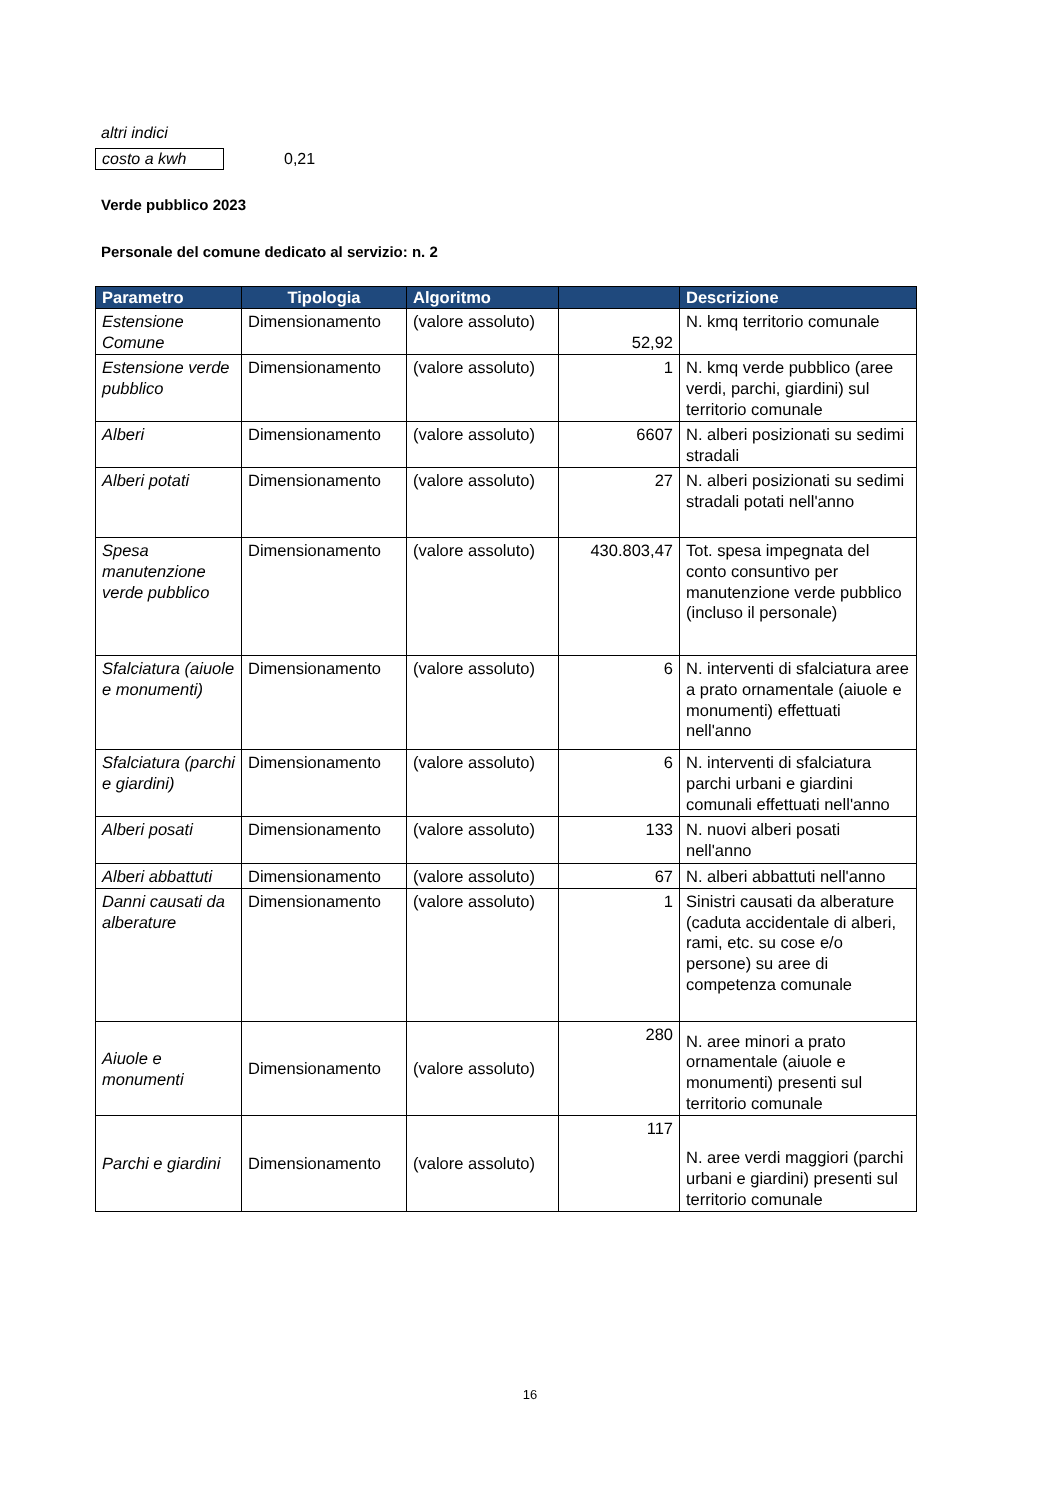altri indici
costo a kwh 0,21
Verde pubblico 2023
Personale del comune dedicato al servizio: n. 2
| Parametro | Tipologia | Algoritmo | | Descrizione |
| --- | --- | --- | --- | --- |
| Estensione Comune | Dimensionamento | (valore assoluto) | 52,92 | N. kmq territorio comunale |
| Estensione verde pubblico | Dimensionamento | (valore assoluto) | 1 | N. kmq verde pubblico (aree verdi, parchi, giardini) sul territorio comunale |
| Alberi | Dimensionamento | (valore assoluto) | 6607 | N. alberi posizionati su sedimi stradali |
| Alberi potati | Dimensionamento | (valore assoluto) | 27 | N. alberi posizionati su sedimi stradali potati nell'anno |
| Spesa manutenzione verde pubblico | Dimensionamento | (valore assoluto) | 430.803,47 | Tot. spesa impegnata del conto consuntivo per manutenzione verde pubblico (incluso il personale) |
| Sfalciatura (aiuole e monumenti) | Dimensionamento | (valore assoluto) | 6 | N. interventi di sfalciatura aree a prato ornamentale (aiuole e monumenti) effettuati nell'anno |
| Sfalciatura (parchi e giardini) | Dimensionamento | (valore assoluto) | 6 | N. interventi di sfalciatura parchi urbani e giardini comunali effettuati nell'anno |
| Alberi posati | Dimensionamento | (valore assoluto) | 133 | N. nuovi alberi posati nell'anno |
| Alberi abbattuti | Dimensionamento | (valore assoluto) | 67 | N. alberi abbattuti nell'anno |
| Danni causati da alberature | Dimensionamento | (valore assoluto) | 1 | Sinistri causati da alberature (caduta accidentale di alberi, rami, etc. su cose e/o persone) su aree di competenza comunale |
| Aiuole e monumenti | Dimensionamento | (valore assoluto) | 280 | N. aree minori a prato ornamentale (aiuole e monumenti) presenti sul territorio comunale |
| Parchi e giardini | Dimensionamento | (valore assoluto) | 117 | N. aree verdi maggiori (parchi urbani e giardini) presenti sul territorio comunale |
16